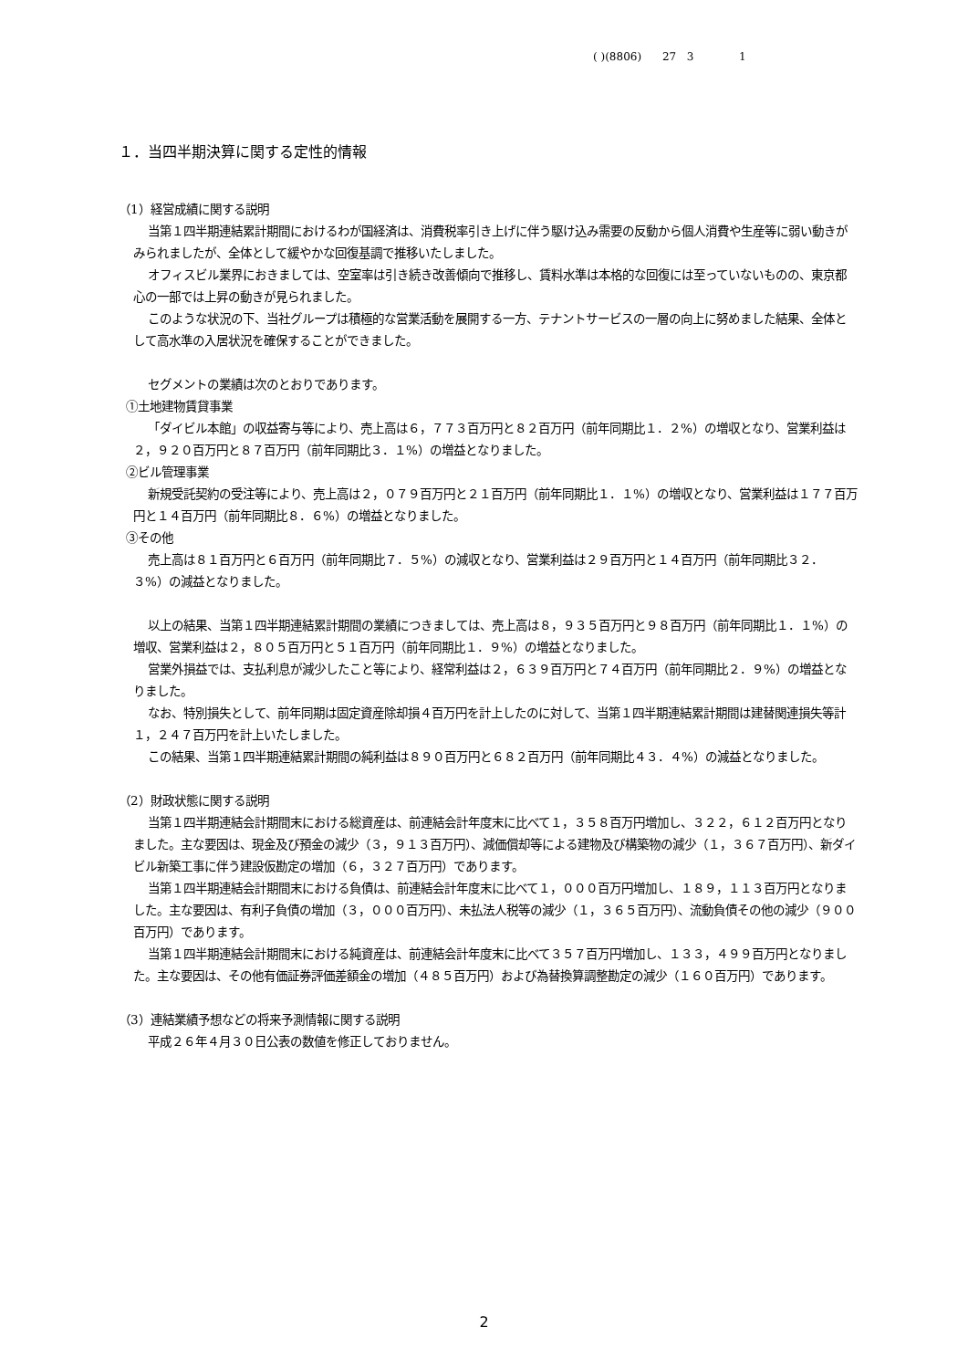( )(8806) 27 3 1
１．当四半期決算に関する定性的情報
（1）経営成績に関する説明
当第１四半期連結累計期間におけるわが国経済は、消費税率引き上げに伴う駆け込み需要の反動から個人消費や生産等に弱い動きがみられましたが、全体として緩やかな回復基調で推移いたしました。
オフィスビル業界におきましては、空室率は引き続き改善傾向で推移し、賃料水準は本格的な回復には至っていないものの、東京都心の一部では上昇の動きが見られました。
このような状況の下、当社グループは積極的な営業活動を展開する一方、テナントサービスの一層の向上に努めました結果、全体として高水準の入居状況を確保することができました。
セグメントの業績は次のとおりであります。
①土地建物賃貸事業
「ダイビル本館」の収益寄与等により、売上高は６，７７３百万円と８２百万円（前年同期比１．２%）の増収となり、営業利益は２，９２０百万円と８７百万円（前年同期比３．１%）の増益となりました。
②ビル管理事業
新規受託契約の受注等により、売上高は２，０７９百万円と２１百万円（前年同期比１．１%）の増収となり、営業利益は１７７百万円と１４百万円（前年同期比８．６%）の増益となりました。
③その他
売上高は８１百万円と６百万円（前年同期比７．５%）の減収となり、営業利益は２９百万円と１４百万円（前年同期比３２．３%）の減益となりました。
以上の結果、当第１四半期連結累計期間の業績につきましては、売上高は８，９３５百万円と９８百万円（前年同期比１．１%）の増収、営業利益は２，８０５百万円と５１百万円（前年同期比１．９%）の増益となりました。
営業外損益では、支払利息が減少したこと等により、経常利益は２，６３９百万円と７４百万円（前年同期比２．９%）の増益となりました。
なお、特別損失として、前年同期は固定資産除却損４百万円を計上したのに対して、当第１四半期連結累計期間は建替関連損失等計１，２４７百万円を計上いたしました。
この結果、当第１四半期連結累計期間の純利益は８９０百万円と６８２百万円（前年同期比４３．４%）の減益となりました。
（2）財政状態に関する説明
当第１四半期連結会計期間末における総資産は、前連結会計年度末に比べて１，３５８百万円増加し、３２２，６１２百万円となりました。主な要因は、現金及び預金の減少（３，９１３百万円）、減価償却等による建物及び構築物の減少（１，３６７百万円）、新ダイビル新築工事に伴う建設仮勘定の増加（６，３２７百万円）であります。
当第１四半期連結会計期間末における負債は、前連結会計年度末に比べて１，０００百万円増加し、１８９，１１３百万円となりました。主な要因は、有利子負債の増加（３，０００百万円）、未払法人税等の減少（１，３６５百万円）、流動負債その他の減少（９００百万円）であります。
当第１四半期連結会計期間末における純資産は、前連結会計年度末に比べて３５７百万円増加し、１３３，４９９百万円となりました。主な要因は、その他有価証券評価差額金の増加（４８５百万円）および為替換算調整勘定の減少（１６０百万円）であります。
（3）連結業績予想などの将来予測情報に関する説明
平成２６年４月３０日公表の数値を修正しておりません。
2